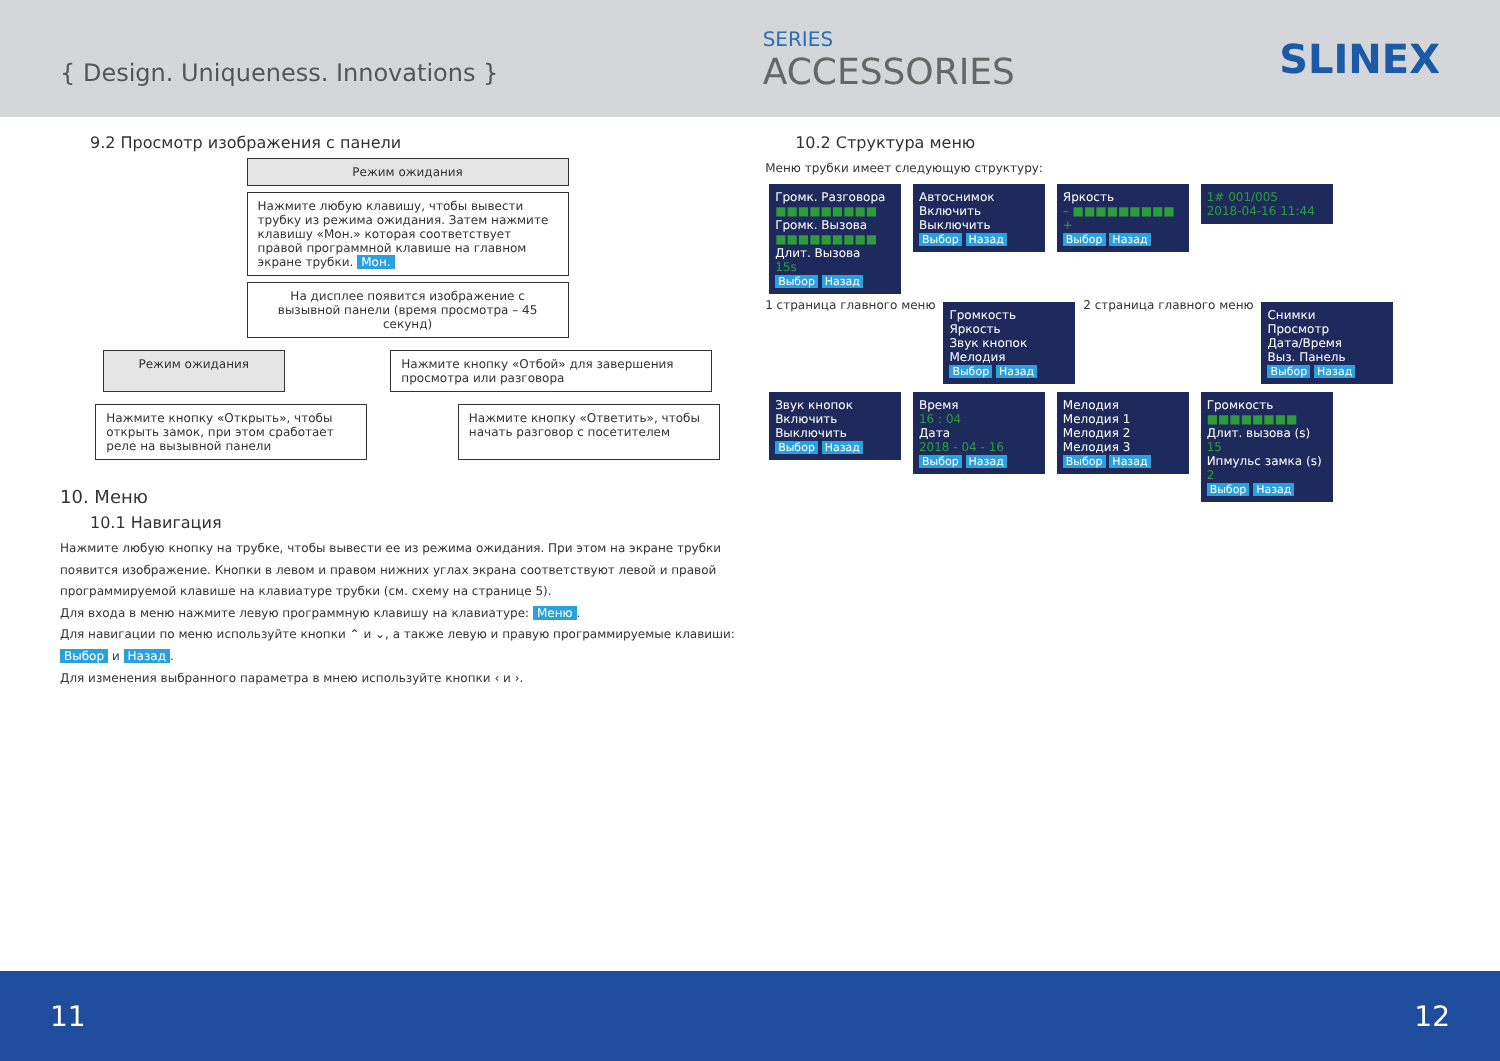{ Design. Uniqueness. Innovations }
SERIES
ACCESSORIES
SLINEX
9.2 Просмотр изображения с панели
Режим ожидания
Нажмите любую клавишу, чтобы вывести трубку из режима ожидания. Затем нажмите клавишу «Мон.» которая соответствует правой программной клавише на главном экране трубки. Мон.
На дисплее появится изображение с вызывной панели (время просмотра – 45 секунд)
Режим ожидания Нажмите кнопку «Отбой» для завершения просмотра или разговора
Нажмите кнопку «Открыть», чтобы открыть замок, при этом сработает реле на вызывной панели
Нажмите кнопку «Ответить», чтобы начать разговор с посетителем
10. Меню
10.1 Навигация
Нажмите любую кнопку на трубке, чтобы вывести ее из режима ожидания. При этом на экране трубки появится изображение. Кнопки в левом и правом нижних углах экрана соответствуют левой и правой программируемой клавише на клавиатуре трубки (см. схему на странице 5).
Для входа в меню нажмите левую программную клавишу на клавиатуре: Меню.
Для навигации по меню используйте кнопки ⌃ и ⌄, а также левую и правую программируемые клавиши: Выбор и Назад.
Для изменения выбранного параметра в мнею используйте кнопки ‹ и ›.
10.2 Структура меню
Меню трубки имеет следующую структуру:
Громк. Разговора
■■■■■■■■■
Громк. Вызова
■■■■■■■■■
Длит. Вызова
15s
Выбор Назад
Автоснимок
Включить
Выключить
Выбор Назад
Яркость
– ■■■■■■■■■ +
Выбор Назад
1# 001/005
2018-04-16 11:44
1 страница главного меню
Громкость
Яркость
Звук кнопок
Мелодия
Выбор Назад
2 страница главного меню
Снимки
Просмотр
Дата/Время
Выз. Панель
Выбор Назад
Звук кнопок
Включить
Выключить
Выбор Назад
Время
16 : 04
Дата
2018 - 04 - 16
Выбор Назад
Мелодия
Мелодия 1
Мелодия 2
Мелодия 3
Выбор Назад
Громкость
■■■■■■■■
Длит. вызова (s)
15
Ипмульс замка (s)
2
Выбор Назад
11 12